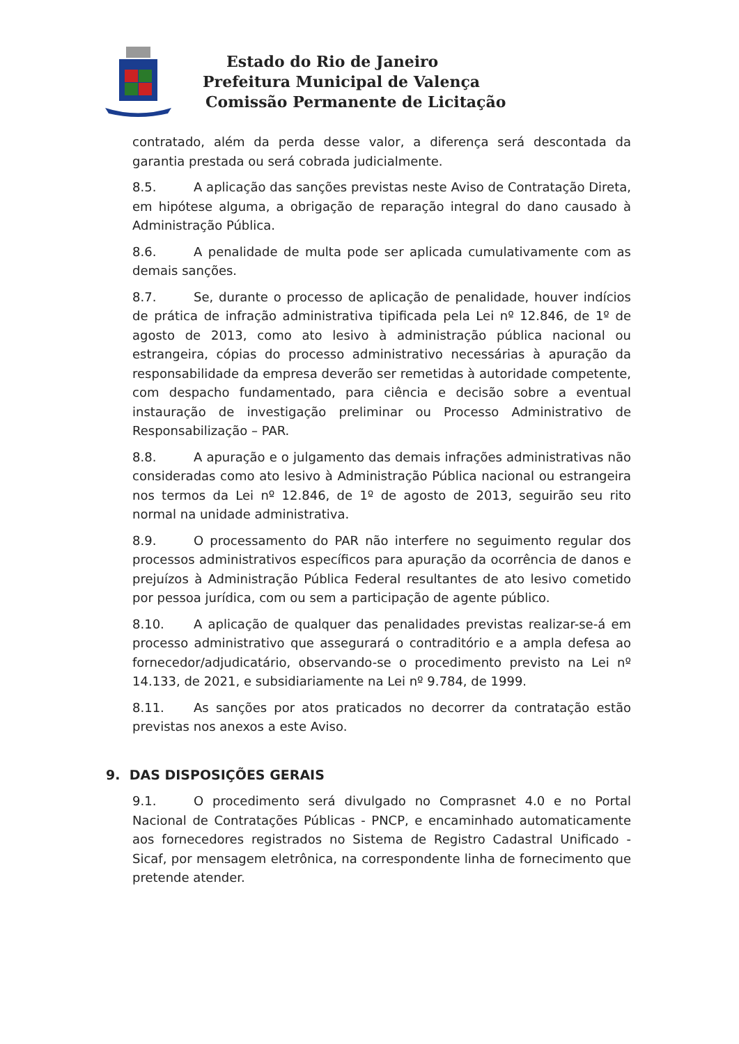Estado do Rio de Janeiro
Prefeitura Municipal de Valença
Comissão Permanente de Licitação
contratado, além da perda desse valor, a diferença será descontada da garantia prestada ou será cobrada judicialmente.
8.5. A aplicação das sanções previstas neste Aviso de Contratação Direta, em hipótese alguma, a obrigação de reparação integral do dano causado à Administração Pública.
8.6. A penalidade de multa pode ser aplicada cumulativamente com as demais sanções.
8.7. Se, durante o processo de aplicação de penalidade, houver indícios de prática de infração administrativa tipificada pela Lei nº 12.846, de 1º de agosto de 2013, como ato lesivo à administração pública nacional ou estrangeira, cópias do processo administrativo necessárias à apuração da responsabilidade da empresa deverão ser remetidas à autoridade competente, com despacho fundamentado, para ciência e decisão sobre a eventual instauração de investigação preliminar ou Processo Administrativo de Responsabilização – PAR.
8.8. A apuração e o julgamento das demais infrações administrativas não consideradas como ato lesivo à Administração Pública nacional ou estrangeira nos termos da Lei nº 12.846, de 1º de agosto de 2013, seguirão seu rito normal na unidade administrativa.
8.9. O processamento do PAR não interfere no seguimento regular dos processos administrativos específicos para apuração da ocorrência de danos e prejuízos à Administração Pública Federal resultantes de ato lesivo cometido por pessoa jurídica, com ou sem a participação de agente público.
8.10. A aplicação de qualquer das penalidades previstas realizar-se-á em processo administrativo que assegurará o contraditório e a ampla defesa ao fornecedor/adjudicatário, observando-se o procedimento previsto na Lei nº 14.133, de 2021, e subsidiariamente na Lei nº 9.784, de 1999.
8.11. As sanções por atos praticados no decorrer da contratação estão previstas nos anexos a este Aviso.
9. DAS DISPOSIÇÕES GERAIS
9.1. O procedimento será divulgado no Comprasnet 4.0 e no Portal Nacional de Contratações Públicas - PNCP, e encaminhado automaticamente aos fornecedores registrados no Sistema de Registro Cadastral Unificado - Sicaf, por mensagem eletrônica, na correspondente linha de fornecimento que pretende atender.